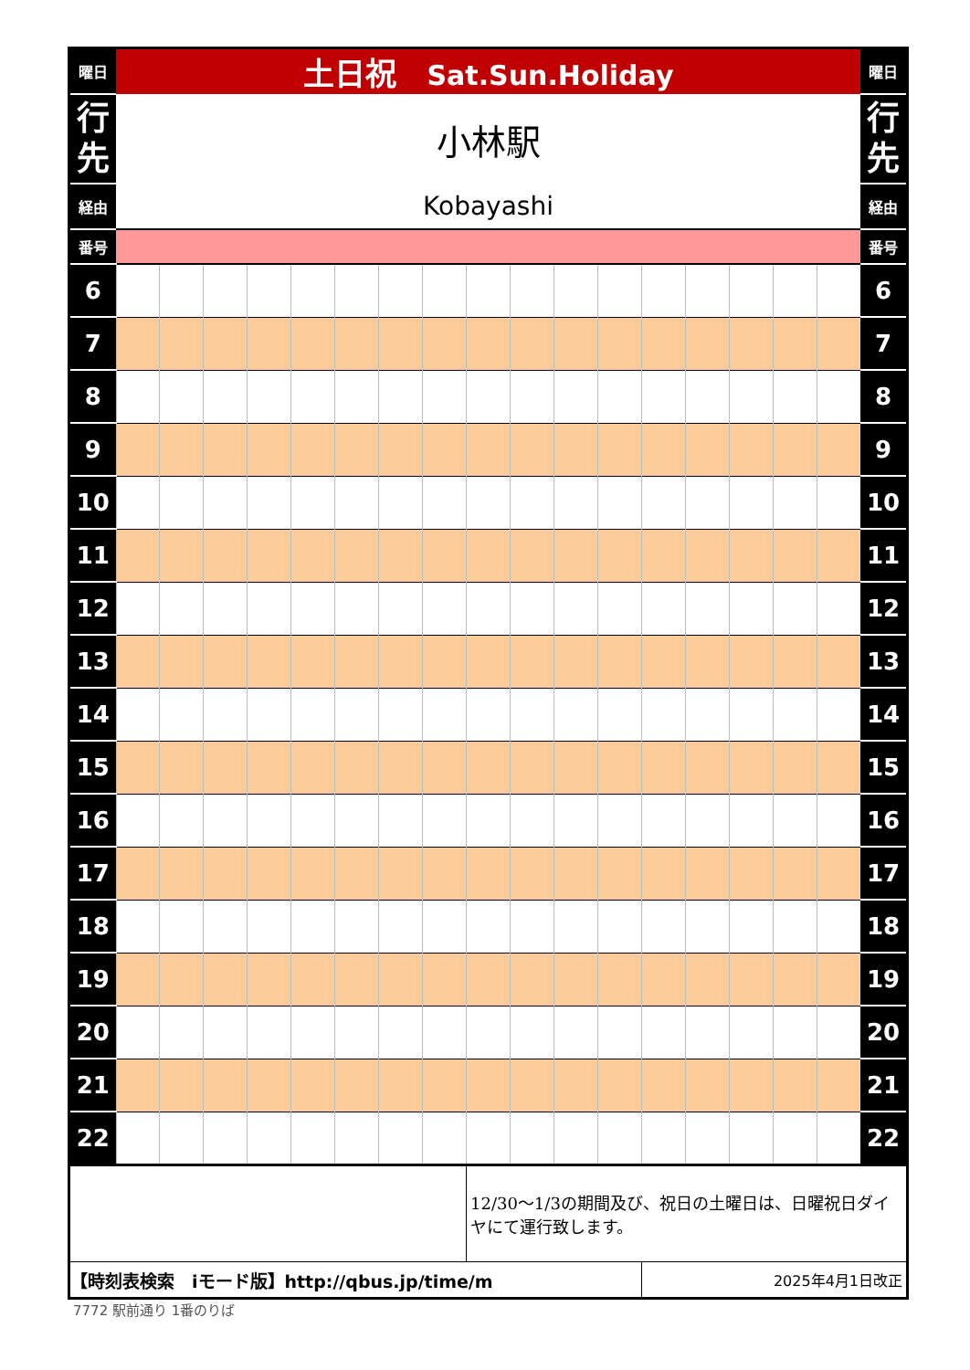| 曜日 | 土日祝 Sat.Sun.Holiday | | | | | | | | | | | | | | | | | 曜日 |
| 行 先 | 小林駅 | | | | | | | | | | | | | | | | | 行 先 |
| 経由 | Kobayashi | | | | | | | | | | | | | | | | | 経由 |
| 番号 | | | | | | | | | | | | | | | | | | 番号 |
| 6 | | | | | | | | | | | | | | | | | | 6 |
| 7 | | | | | | | | | | | | | | | | | | 7 |
| 8 | | | | | | | | | | | | | | | | | | 8 |
| 9 | | | | | | | | | | | | | | | | | | 9 |
| 10 | | | | | | | | | | | | | | | | | | 10 |
| 11 | | | | | | | | | | | | | | | | | | 11 |
| 12 | | | | | | | | | | | | | | | | | | 12 |
| 13 | | | | | | | | | | | | | | | | | | 13 |
| 14 | | | | | | | | | | | | | | | | | | 14 |
| 15 | | | | | | | | | | | | | | | | | | 15 |
| 16 | | | | | | | | | | | | | | | | | | 16 |
| 17 | | | | | | | | | | | | | | | | | | 17 |
| 18 | | | | | | | | | | | | | | | | | | 18 |
| 19 | | | | | | | | | | | | | | | | | | 19 |
| 20 | | | | | | | | | | | | | | | | | | 20 |
| 21 | | | | | | | | | | | | | | | | | | 21 |
| 22 | | | | | | | | | | | | | | | | | | 22 |
| | | | | | | | | | 12/30～1/3の期間及び、祝日の土曜日は、日曜祝日ダイヤにて運行致します。 | | | | | | | | | |
| 【時刻表検索 iモード版】http://qbus.jp/time/m | | | | | | | | | | | | | 2025年4月1日改正 | | | | | |
7772 駅前通り 1番のりば